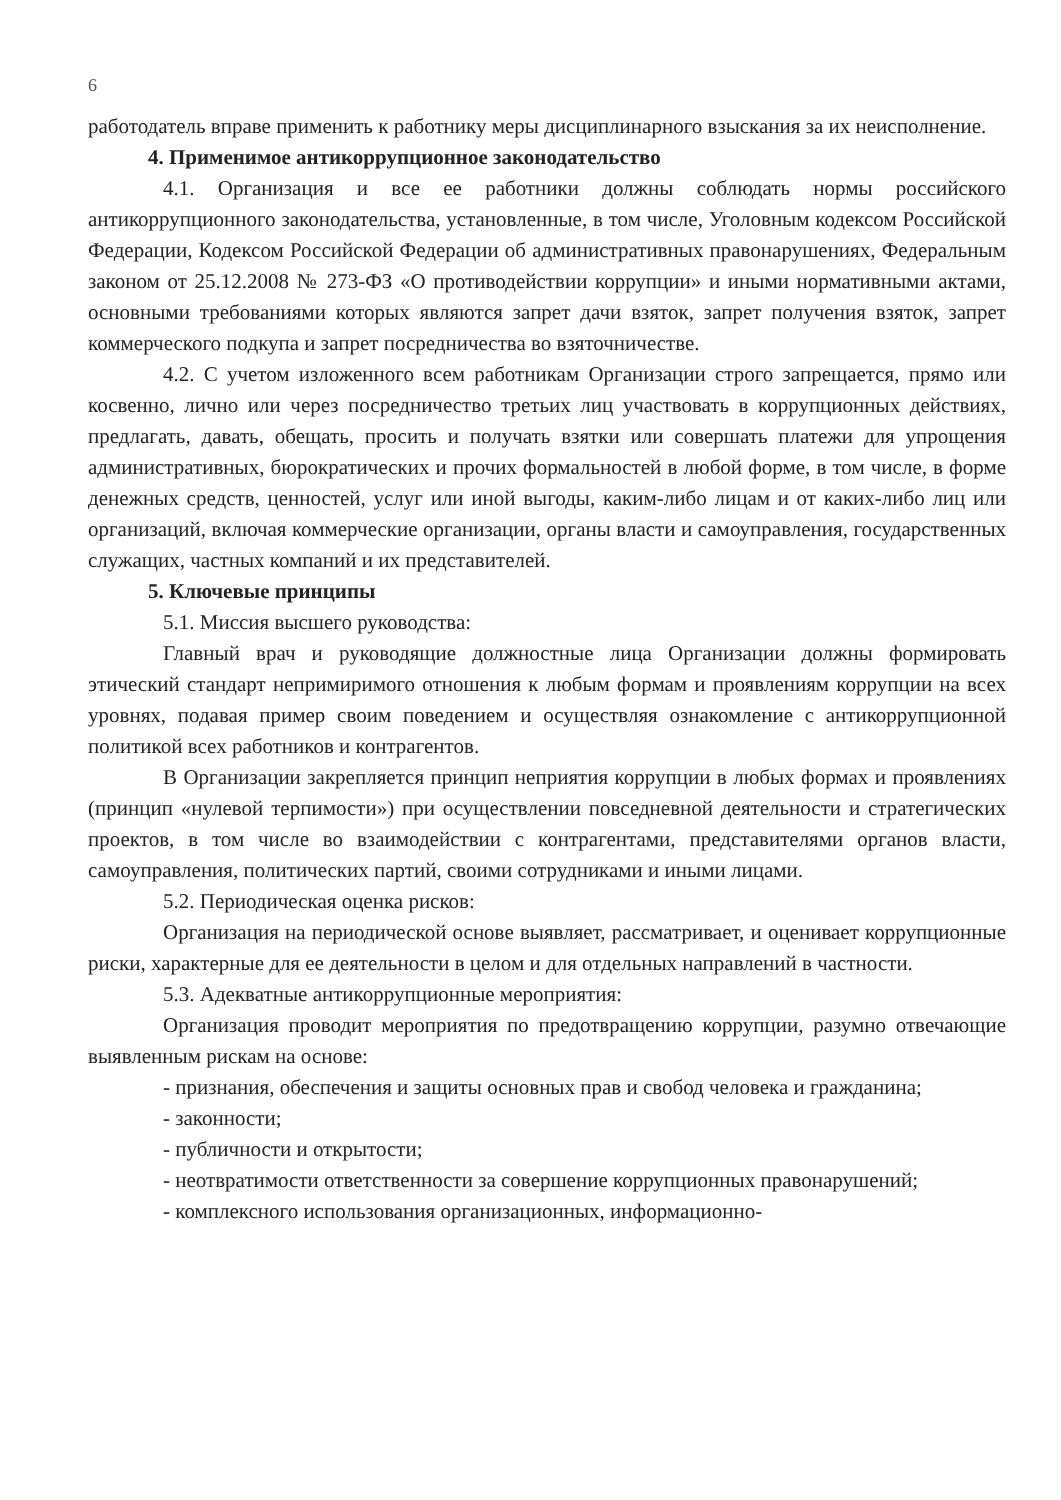6
работодатель вправе применить к работнику меры дисциплинарного взыскания за их неисполнение.
4. Применимое антикоррупционное законодательство
4.1. Организация и все ее работники должны соблюдать нормы российского антикоррупционного законодательства, установленные, в том числе, Уголовным кодексом Российской Федерации, Кодексом Российской Федерации об административных правонарушениях, Федеральным законом от 25.12.2008 № 273-ФЗ «О противодействии коррупции» и иными нормативными актами, основными требованиями которых являются запрет дачи взяток, запрет получения взяток, запрет коммерческого подкупа и запрет посредничества во взяточничестве.
4.2. С учетом изложенного всем работникам Организации строго запрещается, прямо или косвенно, лично или через посредничество третьих лиц участвовать в коррупционных действиях, предлагать, давать, обещать, просить и получать взятки или совершать платежи для упрощения административных, бюрократических и прочих формальностей в любой форме, в том числе, в форме денежных средств, ценностей, услуг или иной выгоды, каким-либо лицам и от каких-либо лиц или организаций, включая коммерческие организации, органы власти и самоуправления, государственных служащих, частных компаний и их представителей.
5. Ключевые принципы
5.1. Миссия высшего руководства:
Главный врач и руководящие должностные лица Организации должны формировать этический стандарт непримиримого отношения к любым формам и проявлениям коррупции на всех уровнях, подавая пример своим поведением и осуществляя ознакомление с антикоррупционной политикой всех работников и контрагентов.
В Организации закрепляется принцип неприятия коррупции в любых формах и проявлениях (принцип «нулевой терпимости») при осуществлении повседневной деятельности и стратегических проектов, в том числе во взаимодействии с контрагентами, представителями органов власти, самоуправления, политических партий, своими сотрудниками и иными лицами.
5.2. Периодическая оценка рисков:
Организация на периодической основе выявляет, рассматривает, и оценивает коррупционные риски, характерные для ее деятельности в целом и для отдельных направлений в частности.
5.3. Адекватные антикоррупционные мероприятия:
Организация проводит мероприятия по предотвращению коррупции, разумно отвечающие выявленным рискам на основе:
- признания, обеспечения и защиты основных прав и свобод человека и гражданина;
- законности;
- публичности и открытости;
- неотвратимости ответственности за совершение коррупционных правонарушений;
- комплексного использования организационных, информационно-